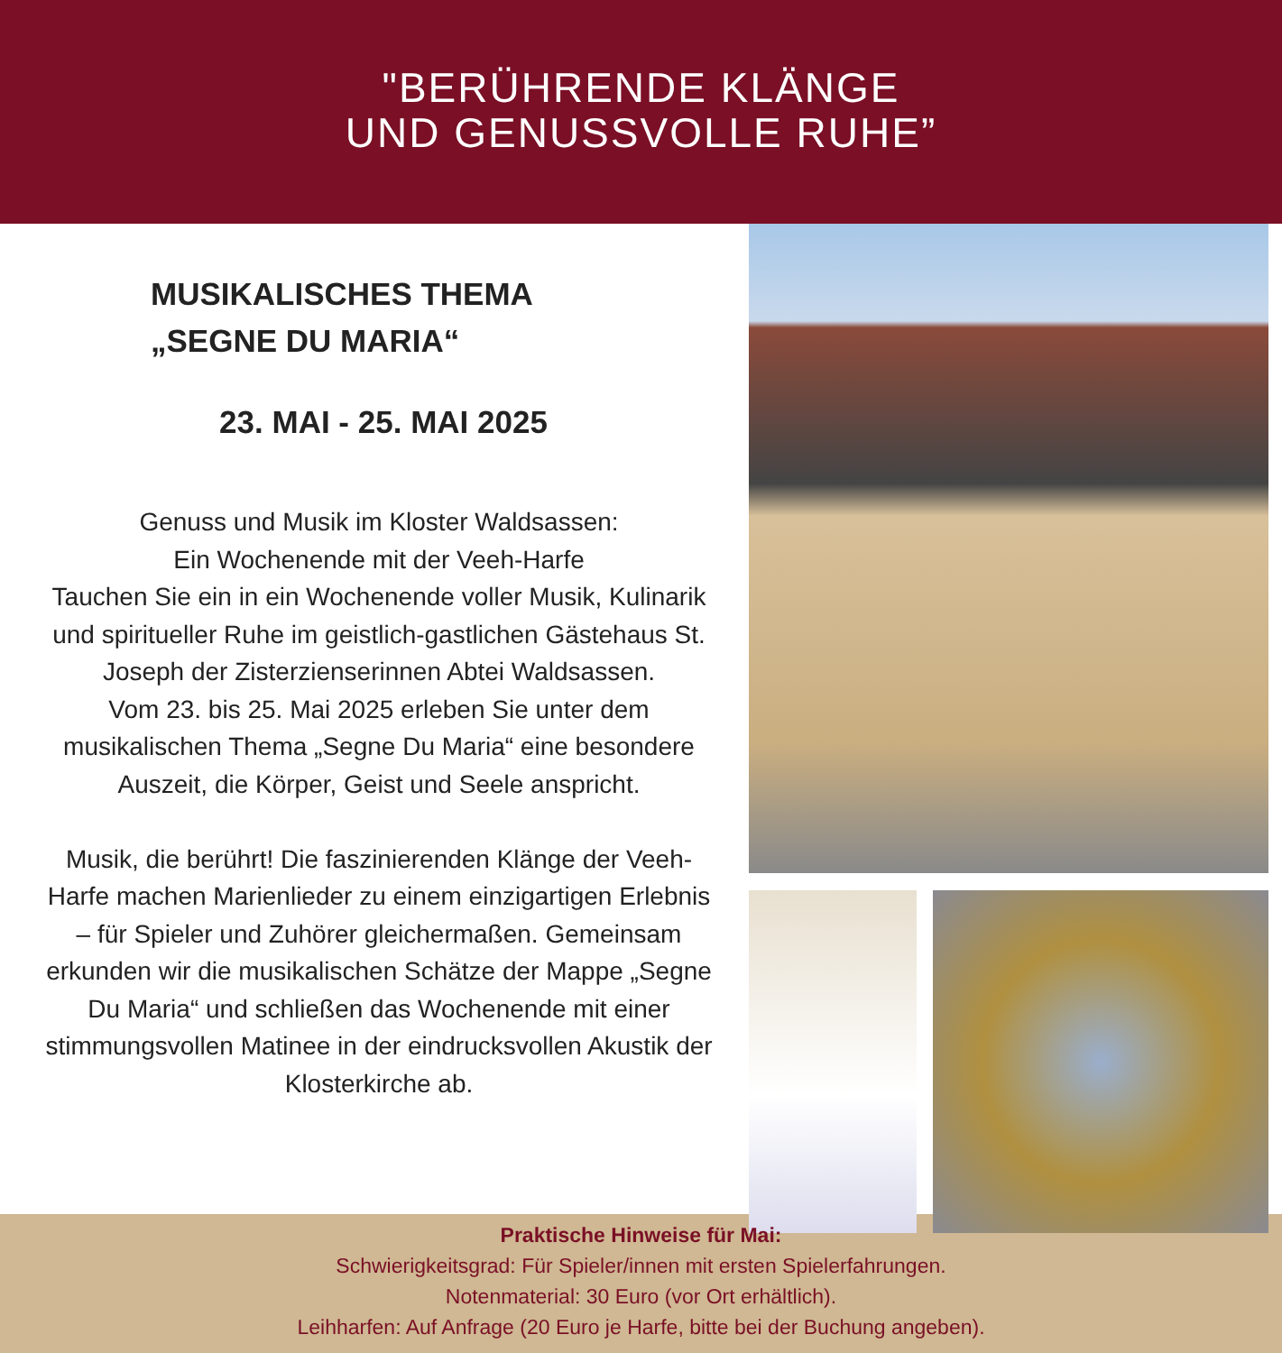"BERÜHRENDE KLÄNGE
UND GENUSSVOLLE RUHE”
MUSIKALISCHES THEMA
„SEGNE DU MARIA“
23. MAI - 25. MAI 2025
Genuss und Musik im Kloster Waldsassen:
Ein Wochenende mit der Veeh-Harfe
Tauchen Sie ein in ein Wochenende voller Musik, Kulinarik und spiritueller Ruhe im geistlich-gastlichen Gästehaus St. Joseph der Zisterzienserinnen Abtei Waldsassen.
Vom 23. bis 25. Mai 2025 erleben Sie unter dem musikalischen Thema „Segne Du Maria“ eine besondere Auszeit, die Körper, Geist und Seele anspricht.
Musik, die berührt! Die faszinierenden Klänge der Veeh-Harfe machen Marienlieder zu einem einzigartigen Erlebnis – für Spieler und Zuhörer gleichermaßen. Gemeinsam erkunden wir die musikalischen Schätze der Mappe „Segne Du Maria“ und schließen das Wochenende mit einer stimmungsvollen Matinee in der eindrucksvollen Akustik der Klosterkirche ab.
Praktische Hinweise für Mai:
Schwierigkeitsgrad: Für Spieler/innen mit ersten Spielerfahrungen.
Notenmaterial: 30 Euro (vor Ort erhältlich).
Leihharfen: Auf Anfrage (20 Euro je Harfe, bitte bei der Buchung angeben).